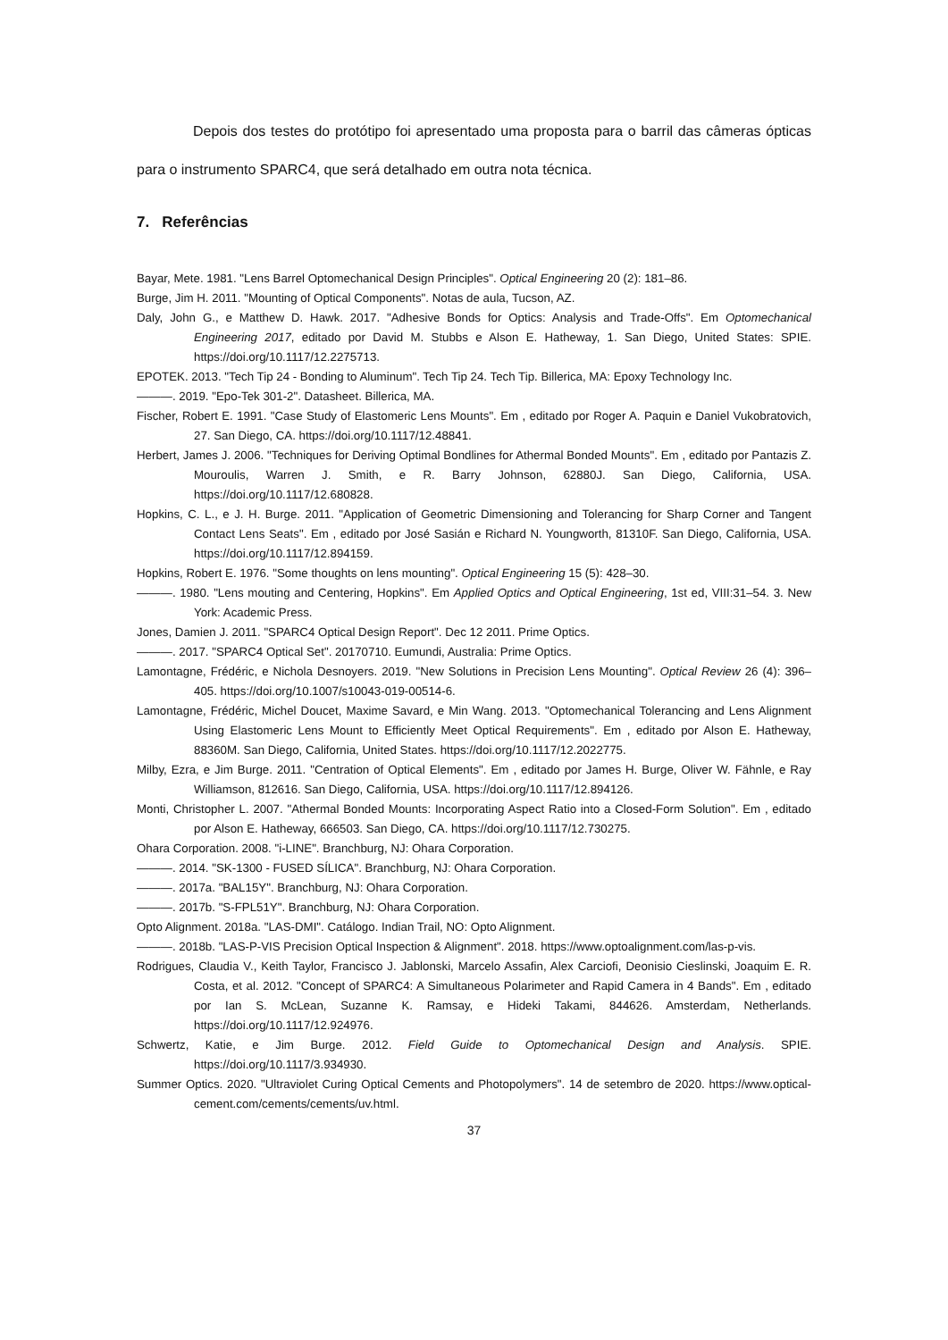Depois dos testes do protótipo foi apresentado uma proposta para o barril das câmeras ópticas para o instrumento SPARC4, que será detalhado em outra nota técnica.
7. Referências
Bayar, Mete. 1981. "Lens Barrel Optomechanical Design Principles". Optical Engineering 20 (2): 181–86.
Burge, Jim H. 2011. "Mounting of Optical Components". Notas de aula, Tucson, AZ.
Daly, John G., e Matthew D. Hawk. 2017. "Adhesive Bonds for Optics: Analysis and Trade-Offs". Em Optomechanical Engineering 2017, editado por David M. Stubbs e Alson E. Hatheway, 1. San Diego, United States: SPIE. https://doi.org/10.1117/12.2275713.
EPOTEK. 2013. "Tech Tip 24 - Bonding to Aluminum". Tech Tip 24. Tech Tip. Billerica, MA: Epoxy Technology Inc.
———. 2019. "Epo-Tek 301-2". Datasheet. Billerica, MA.
Fischer, Robert E. 1991. "Case Study of Elastomeric Lens Mounts". Em , editado por Roger A. Paquin e Daniel Vukobratovich, 27. San Diego, CA. https://doi.org/10.1117/12.48841.
Herbert, James J. 2006. "Techniques for Deriving Optimal Bondlines for Athermal Bonded Mounts". Em , editado por Pantazis Z. Mouroulis, Warren J. Smith, e R. Barry Johnson, 62880J. San Diego, California, USA. https://doi.org/10.1117/12.680828.
Hopkins, C. L., e J. H. Burge. 2011. "Application of Geometric Dimensioning and Tolerancing for Sharp Corner and Tangent Contact Lens Seats". Em , editado por José Sasián e Richard N. Youngworth, 81310F. San Diego, California, USA. https://doi.org/10.1117/12.894159.
Hopkins, Robert E. 1976. "Some thoughts on lens mounting". Optical Engineering 15 (5): 428–30.
———. 1980. "Lens mouting and Centering, Hopkins". Em Applied Optics and Optical Engineering, 1st ed, VIII:31–54. 3. New York: Academic Press.
Jones, Damien J. 2011. "SPARC4 Optical Design Report". Dec 12 2011. Prime Optics.
———. 2017. "SPARC4 Optical Set". 20170710. Eumundi, Australia: Prime Optics.
Lamontagne, Frédéric, e Nichola Desnoyers. 2019. "New Solutions in Precision Lens Mounting". Optical Review 26 (4): 396–405. https://doi.org/10.1007/s10043-019-00514-6.
Lamontagne, Frédéric, Michel Doucet, Maxime Savard, e Min Wang. 2013. "Optomechanical Tolerancing and Lens Alignment Using Elastomeric Lens Mount to Efficiently Meet Optical Requirements". Em , editado por Alson E. Hatheway, 88360M. San Diego, California, United States. https://doi.org/10.1117/12.2022775.
Milby, Ezra, e Jim Burge. 2011. "Centration of Optical Elements". Em , editado por James H. Burge, Oliver W. Fähnle, e Ray Williamson, 812616. San Diego, California, USA. https://doi.org/10.1117/12.894126.
Monti, Christopher L. 2007. "Athermal Bonded Mounts: Incorporating Aspect Ratio into a Closed-Form Solution". Em , editado por Alson E. Hatheway, 666503. San Diego, CA. https://doi.org/10.1117/12.730275.
Ohara Corporation. 2008. "i-LINE". Branchburg, NJ: Ohara Corporation.
———. 2014. "SK-1300 - FUSED SÍLICA". Branchburg, NJ: Ohara Corporation.
———. 2017a. "BAL15Y". Branchburg, NJ: Ohara Corporation.
———. 2017b. "S-FPL51Y". Branchburg, NJ: Ohara Corporation.
Opto Alignment. 2018a. "LAS-DMI". Catálogo. Indian Trail, NO: Opto Alignment.
———. 2018b. "LAS-P-VIS Precision Optical Inspection & Alignment". 2018. https://www.optoalignment.com/las-p-vis.
Rodrigues, Claudia V., Keith Taylor, Francisco J. Jablonski, Marcelo Assafin, Alex Carciofi, Deonisio Cieslinski, Joaquim E. R. Costa, et al. 2012. "Concept of SPARC4: A Simultaneous Polarimeter and Rapid Camera in 4 Bands". Em , editado por Ian S. McLean, Suzanne K. Ramsay, e Hideki Takami, 844626. Amsterdam, Netherlands. https://doi.org/10.1117/12.924976.
Schwertz, Katie, e Jim Burge. 2012. Field Guide to Optomechanical Design and Analysis. SPIE. https://doi.org/10.1117/3.934930.
Summer Optics. 2020. "Ultraviolet Curing Optical Cements and Photopolymers". 14 de setembro de 2020. https://www.optical-cement.com/cements/cements/uv.html.
37